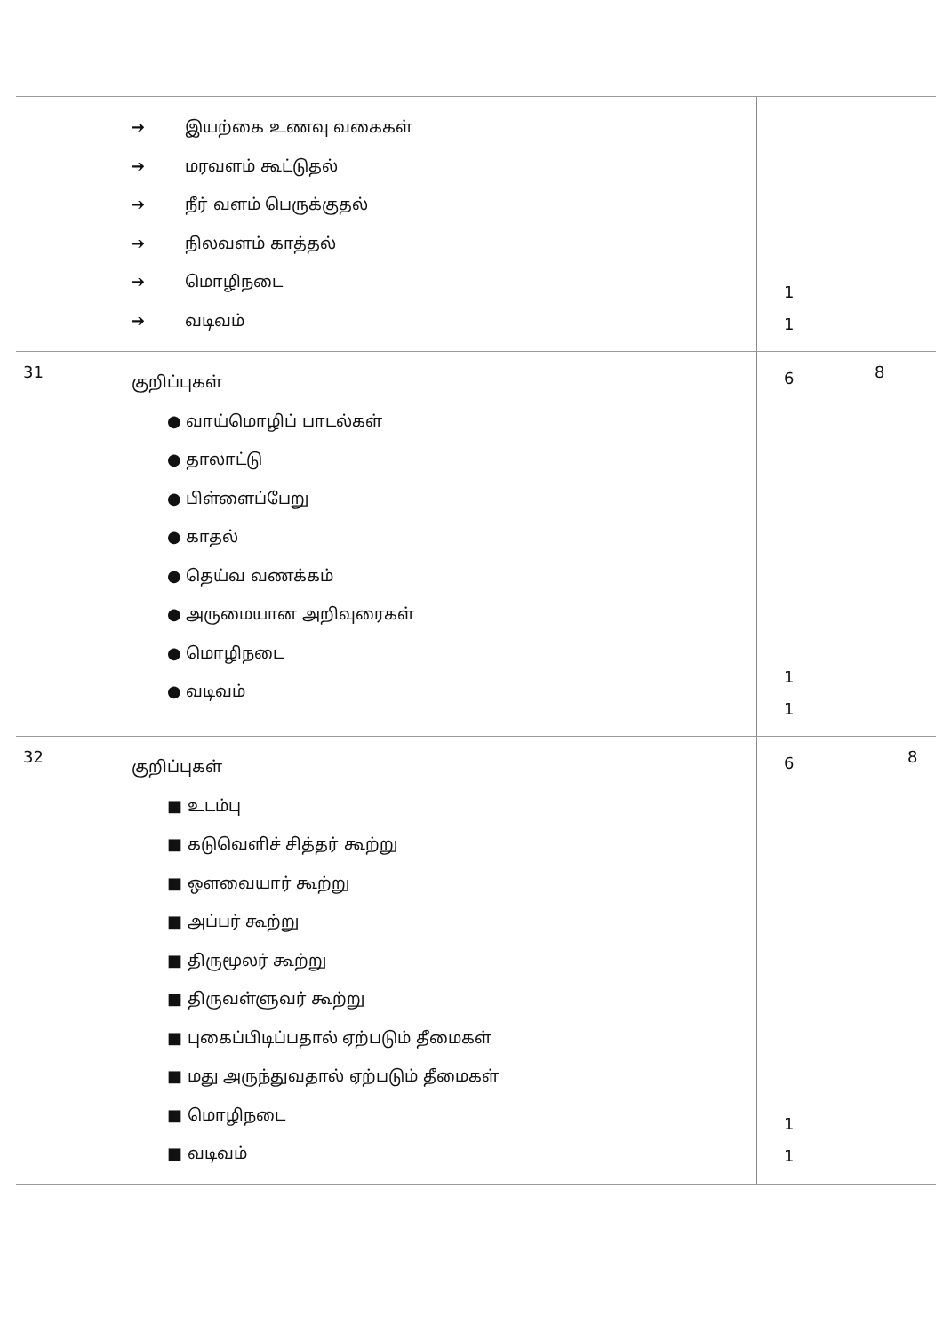| | ➔ இயற்கை உணவு வகைகள் ➔ மரவளம் கூட்டுதல் ➔ நீர் வளம் பெருக்குதல் ➔ நிலவளம் காத்தல் ➔ மொழிநடை ➔ வடிவம் | 1 1 | |
| 31 | குறிப்புகள் ● வாய்மொழிப் பாடல்கள் ● தாலாட்டு ● பிள்ளைப்பேறு ● காதல் ● தெய்வ வணக்கம் ● அருமையான அறிவுரைகள் ● மொழிநடை ● வடிவம் | 6 1 1 | 8 |
| 32 | குறிப்புகள் ■ உடம்பு ■ கடுவெளிச் சித்தர் கூற்று ■ ஔவையார் கூற்று ■ அப்பர் கூற்று ■ திருமூலர் கூற்று ■ திருவள்ளுவர் கூற்று ■ புகைப்பிடிப்பதால் ஏற்படும் தீமைகள் ■ மது அருந்துவதால் ஏற்படும் தீமைகள் ■ மொழிநடை ■ வடிவம் | 6 1 1 | 8 |